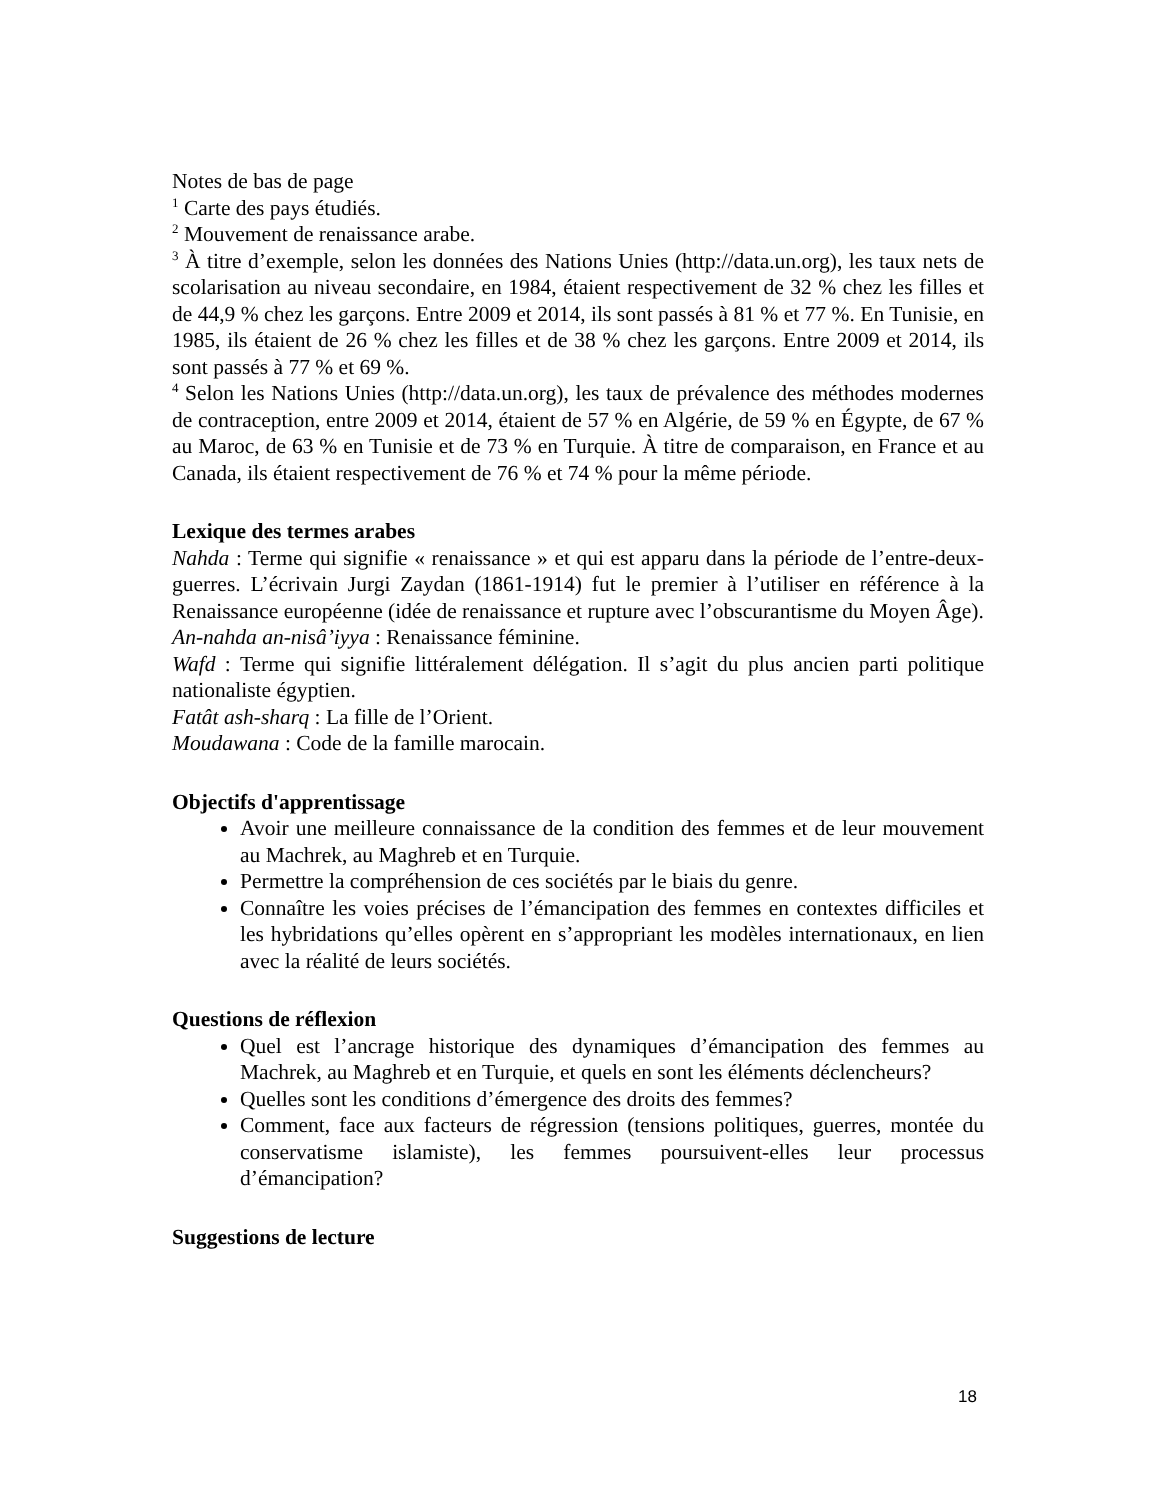Notes de bas de page
<sup>1</sup> Carte des pays étudiés.
<sup>2</sup> Mouvement de renaissance arabe.
<sup>3</sup> À titre d’exemple, selon les données des Nations Unies (http://data.un.org), les taux nets de scolarisation au niveau secondaire, en 1984, étaient respectivement de 32 % chez les filles et de 44,9 % chez les garçons. Entre 2009 et 2014, ils sont passés à 81 % et 77 %. En Tunisie, en 1985, ils étaient de 26 % chez les filles et de 38 % chez les garçons. Entre 2009 et 2014, ils sont passés à 77 % et 69 %.
<sup>4</sup> Selon les Nations Unies (http://data.un.org), les taux de prévalence des méthodes modernes de contraception, entre 2009 et 2014, étaient de 57 % en Algérie, de 59 % en Égypte, de 67 % au Maroc, de 63 % en Tunisie et de 73 % en Turquie. À titre de comparaison, en France et au Canada, ils étaient respectivement de 76 % et 74 % pour la même période.
Lexique des termes arabes
Nahda : Terme qui signifie « renaissance » et qui est apparu dans la période de l’entre-deux-guerres. L’écrivain Jurgi Zaydan (1861-1914) fut le premier à l’utiliser en référence à la Renaissance européenne (idée de renaissance et rupture avec l’obscurantisme du Moyen Âge).
An-nahda an-nisâ’iyya : Renaissance féminine.
Wafd : Terme qui signifie littéralement délégation. Il s’agit du plus ancien parti politique nationaliste égyptien.
Fatât ash-sharq : La fille de l’Orient.
Moudawana : Code de la famille marocain.
Objectifs d'apprentissage
Avoir une meilleure connaissance de la condition des femmes et de leur mouvement au Machrek, au Maghreb et en Turquie.
Permettre la compréhension de ces sociétés par le biais du genre.
Connaître les voies précises de l’émancipation des femmes en contextes difficiles et les hybridations qu’elles opèrent en s’appropriant les modèles internationaux, en lien avec la réalité de leurs sociétés.
Questions de réflexion
Quel est l’ancrage historique des dynamiques d’émancipation des femmes au Machrek, au Maghreb et en Turquie, et quels en sont les éléments déclencheurs?
Quelles sont les conditions d’émergence des droits des femmes?
Comment, face aux facteurs de régression (tensions politiques, guerres, montée du conservatisme islamiste), les femmes poursuivent-elles leur processus d’émancipation?
Suggestions de lecture
18